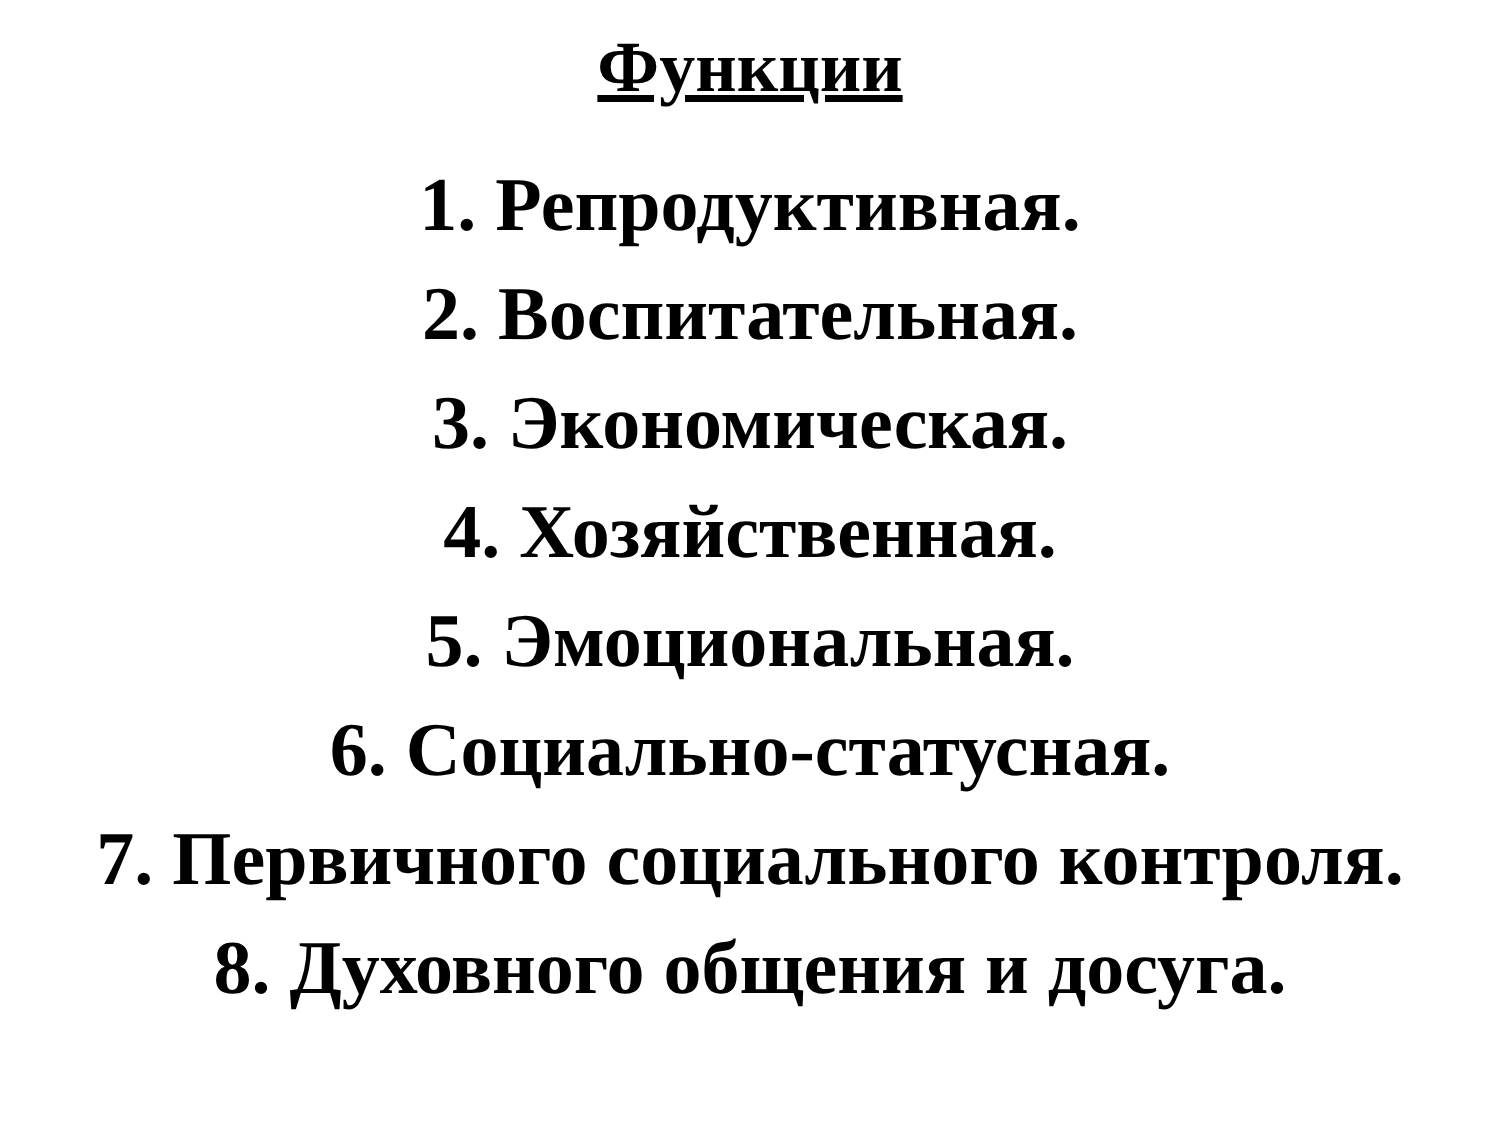Функции
1. Репродуктивная.
2. Воспитательная.
3. Экономическая.
4. Хозяйственная.
5. Эмоциональная.
6. Социально-статусная.
7. Первичного социального контроля.
8. Духовного общения и досуга.